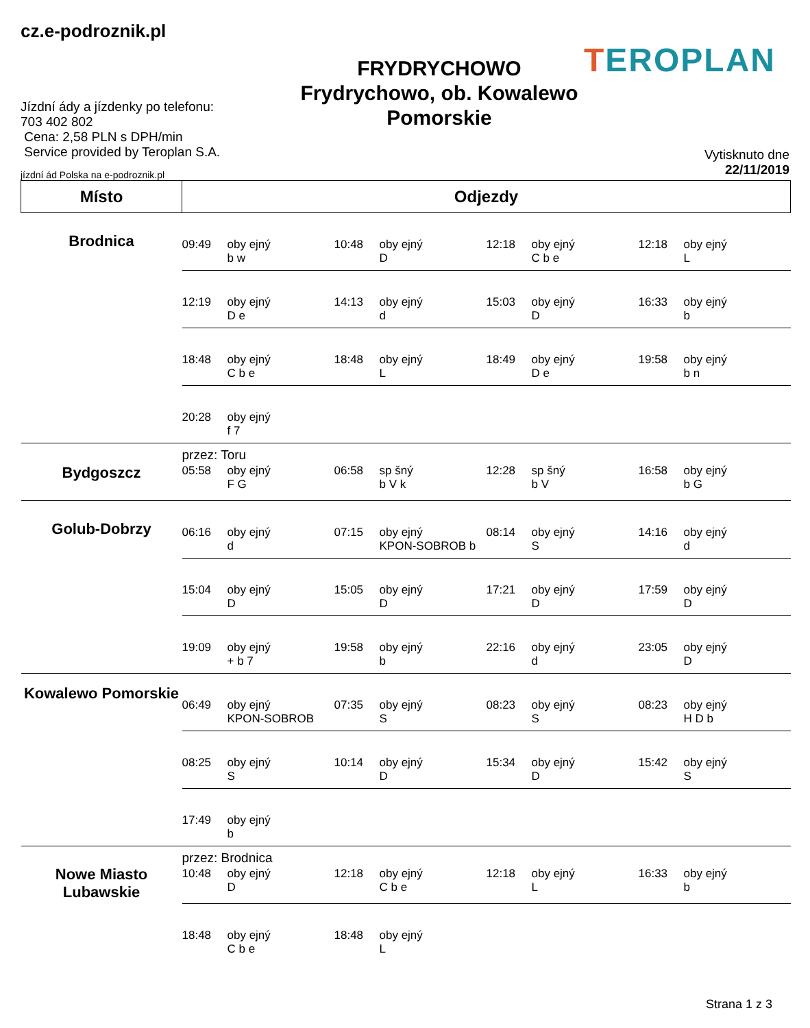cz.e-podroznik.pl
Jízdní ády a jízdenky po telefonu:
703 402 802
Cena: 2,58 PLN s DPH/min
Service provided by Teroplan S.A.
jízdní ád Polska na e-podroznik.pl
FRYDRYCHOWO
Frydrychowo, ob. Kowalewo
Pomorskie
TEROPLAN
Vytisknuto dne
22/11/2019
| Místo | Odjezdy |
| --- | --- |
| Brodnica | 09:49 oby ejný b w 10:48 oby ejný D 12:18 oby ejný C b e 12:18 oby ejný L |
| | 12:19 oby ejný D e 14:13 oby ejný d 15:03 oby ejný D 16:33 oby ejný b |
| | 18:48 oby ejný C b e 18:48 oby ejný L 18:49 oby ejný D e 19:58 oby ejný b n |
| | 20:28 oby ejný f 7 |
| Bydgoszcz | przez: Toru 05:58 oby ejný F G 06:58 sp šný b V k 12:28 sp šný b V 16:58 oby ejný b G |
| Golub-Dobrzy | 06:16 oby ejný d 07:15 oby ejný KPON-SOBROB b 08:14 oby ejný S 14:16 oby ejný d |
| | 15:04 oby ejný D 15:05 oby ejný D 17:21 oby ejný D 17:59 oby ejný D |
| | 19:09 oby ejný + b 7 19:58 oby ejný b 22:16 oby ejný d 23:05 oby ejný D |
| Kowalewo Pomorskie | 06:49 oby ejný KPON-SOBROB 07:35 oby ejný S 08:23 oby ejný S 08:23 oby ejný H D b |
| | 08:25 oby ejný S 10:14 oby ejný D 15:34 oby ejný D 15:42 oby ejný S |
| | 17:49 oby ejný b |
| Nowe Miasto Lubawskie | przez: Brodnica 10:48 oby ejný D 12:18 oby ejný C b e 12:18 oby ejný L 16:33 oby ejný b |
| | 18:48 oby ejný C b e 18:48 oby ejný L |
Strana 1 z 3